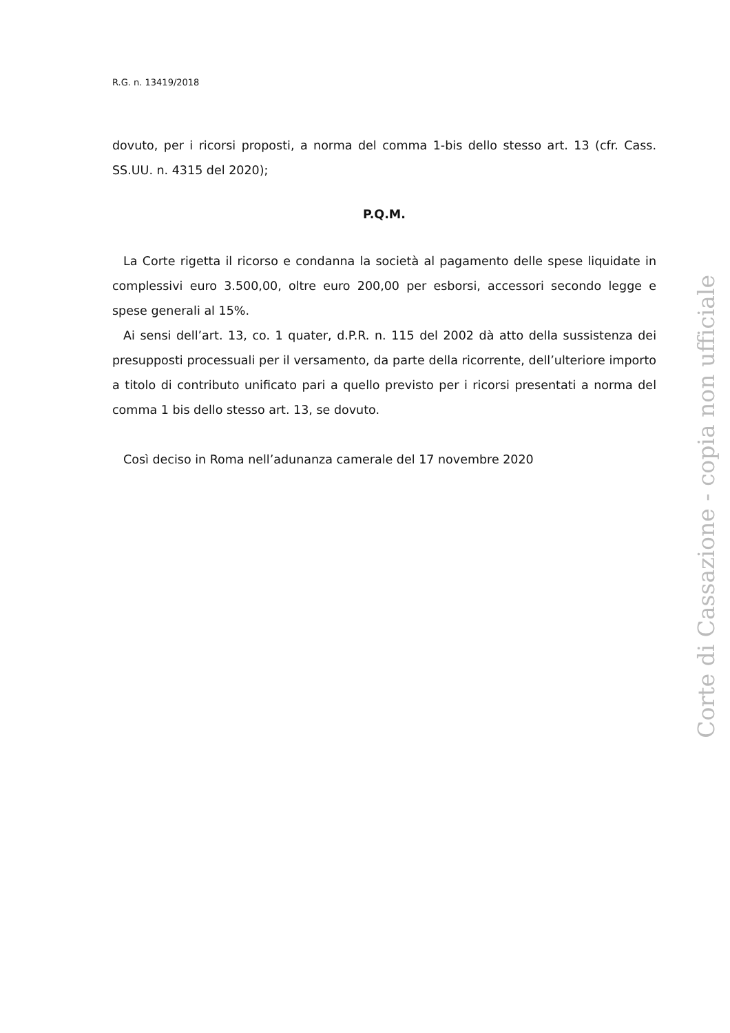R.G. n. 13419/2018
dovuto, per i ricorsi proposti, a norma del comma 1-bis dello stesso art. 13 (cfr. Cass. SS.UU. n. 4315 del 2020);
P.Q.M.
La Corte rigetta il ricorso e condanna la società al pagamento delle spese liquidate in complessivi euro 3.500,00, oltre euro 200,00 per esborsi, accessori secondo legge e spese generali al 15%.
Ai sensi dell’art. 13, co. 1 quater, d.P.R. n. 115 del 2002 dà atto della sussistenza dei presupposti processuali per il versamento, da parte della ricorrente, dell’ulteriore importo a titolo di contributo unificato pari a quello previsto per i ricorsi presentati a norma del comma 1 bis dello stesso art. 13, se dovuto.
Così deciso in Roma nell’adunanza camerale del 17 novembre 2020
Corte di Cassazione - copia non ufficiale